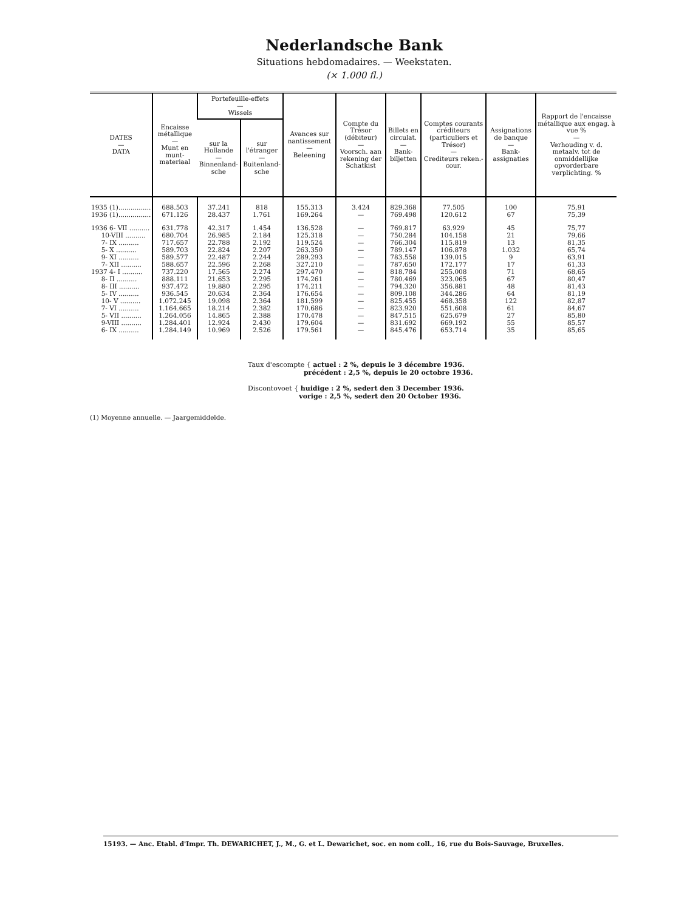Nederlandsche Bank
Situations hebdomadaires. — Weekstaten.
(× 1.000 fl.)
| DATES — DATA | Encaisse métallique — Munt en munt-materiaal | Portefeuille-effets — Wissels | | Avances sur nantissement — Beleening | Compte du Trésor (débiteur) — Voorsch. aan rekening der Schatkist | Billets en circulat. — Bank-biljetten | Comptes courants créditeurs (particuliers et Trésor) — Crediteurs reken.-cour. | Assignations de banque — Bank-assignaties | Rapport de l'encaisse métallique aux engag. à vue % — Verhouding v. d. metaalv. tot de onmiddellijke opvorderbare verplichting. % |
| --- | --- | --- | --- | --- | --- | --- | --- | --- | --- |
| | | sur la Hollande — Binnenland-sche | sur l'étranger — Buitenland-sche | | | | | | |
| 1935 (1)................ | 688.503 | 37.241 | 818 | 155.313 | 3.424 | 829.368 | 77.505 | 100 | 75,91 |
| 1936 (1)................ | 671.126 | 28.437 | 1.761 | 169.264 | — | 769.498 | 120.612 | 67 | 75,39 |
| 1936 6- VII .......... | 631.778 | 42.317 | 1.454 | 136.528 | — | 769.817 | 63.929 | 45 | 75,77 |
| 10-VIII .......... | 680.704 | 26.985 | 2.184 | 125.318 | — | 750.284 | 104.158 | 21 | 79,66 |
| 7- IX .......... | 717.657 | 22.788 | 2.192 | 119.524 | — | 766.304 | 115.819 | 13 | 81,35 |
| 5- X .......... | 589.703 | 22.824 | 2.207 | 263.350 | — | 789.147 | 106.878 | 1.032 | 65,74 |
| 9- XI .......... | 589.577 | 22.487 | 2.244 | 289.293 | — | 783.558 | 139.015 | 9 | 63,91 |
| 7- XII .......... | 588.657 | 22.596 | 2.268 | 327.210 | — | 787.650 | 172.177 | 17 | 61,33 |
| 1937 4- I .......... | 737.220 | 17.565 | 2.274 | 297.470 | — | 818.784 | 255.008 | 71 | 68,65 |
| 8- II .......... | 888.111 | 21.653 | 2.295 | 174.261 | — | 780.469 | 323.065 | 67 | 80,47 |
| 8- III .......... | 937.472 | 19.880 | 2.295 | 174.211 | — | 794.320 | 356.881 | 48 | 81,43 |
| 5- IV .......... | 936.545 | 20.634 | 2.364 | 176.654 | — | 809.108 | 344.286 | 64 | 81,19 |
| 10- V .......... | 1.072.245 | 19.098 | 2.364 | 181.599 | — | 825.455 | 468.358 | 122 | 82,87 |
| 7- VI .......... | 1.164.665 | 18.214 | 2.382 | 170.686 | — | 823.920 | 551.608 | 61 | 84,67 |
| 5- VII .......... | 1.264.056 | 14.865 | 2.388 | 170.478 | — | 847.515 | 625.679 | 27 | 85,80 |
| 9-VIII .......... | 1.284.401 | 12.924 | 2.430 | 179.604 | — | 831.692 | 669.192 | 55 | 85,57 |
| 6- IX .......... | 1.284.149 | 10.969 | 2.526 | 179.561 | — | 845.476 | 653.714 | 35 | 85,65 |
Taux d'escompte { actuel : 2 %, depuis le 3 décembre 1936.
précédent : 2,5 %, depuis le 20 octobre 1936.
Discontovoet { huidige : 2 %, sedert den 3 December 1936.
vorige : 2,5 %, sedert den 20 October 1936.
(1) Moyenne annuelle. — Jaargemiddelde.
15193. — Anc. Etabl. d'Impr. Th. DEWARICHET, J., M., G. et L. Dewarichet, soc. en nom coll., 16, rue du Bois-Sauvage, Bruxelles.